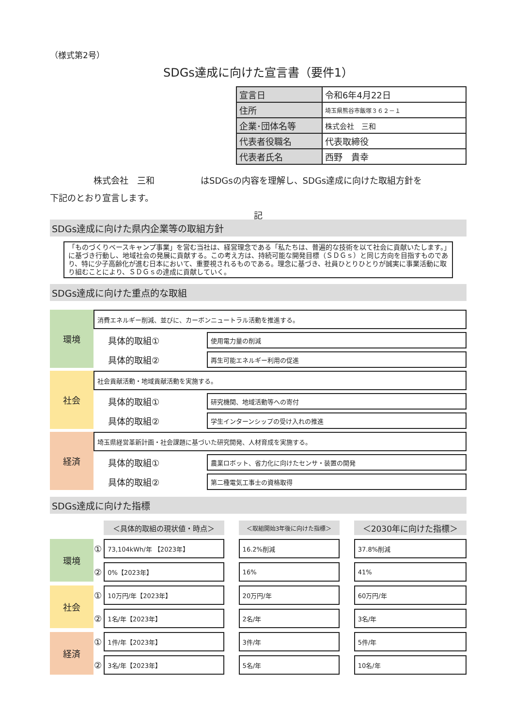（様式第2号）
SDGs達成に向けた宣言書（要件1）
| 宣言日 | 令和6年4月22日 |
| 住所 | 埼玉県熊谷市飯塚３６２－１ |
| 企業･団体名等 | 株式会社 三和 |
| 代表者役職名 | 代表取締役 |
| 代表者氏名 | 西野 貴幸 |
株式会社　三和 はSDGsの内容を理解し、SDGs達成に向けた取組方針を
下記のとおり宣言します。
記
SDGs達成に向けた県内企業等の取組方針
「ものづくりベースキャンプ事業」を営む当社は、経営理念である「私たちは、普遍的な技術を以て社会に貢献いたします。」に基づき行動し、地域社会の発展に貢献する。この考え方は、持続可能な開発目標（ＳＤＧｓ）と同じ方向を目指すものであり、特に少子高齢化が進む日本において、重要視されるものである。理念に基づき、社員ひとりひとりが誠実に事業活動に取り組むことにより、ＳＤＧｓの達成に貢献していく。
SDGs達成に向けた重点的な取組
| 環境 | 消費エネルギー削減、並びに、カーボンニュートラル活動を推進する。 | |
| | 具体的取組① | 使用電力量の削減 |
| | 具体的取組② | 再生可能エネルギー利用の促進 |
| 社会 | 社会貢献活動・地域貢献活動を実施する。 | |
| | 具体的取組① | 研究機関、地域活動等への寄付 |
| | 具体的取組② | 学生インターンシップの受け入れの推進 |
| 経済 | 埼玉県経営革新計画・社会課題に基づいた研究開発、人材育成を実施する。 | |
| | 具体的取組① | 農業ロボット、省力化に向けたセンサ・装置の開発 |
| | 具体的取組② | 第二種電気工事士の資格取得 |
SDGs達成に向けた指標
| | | ＜具体的取組の現状値・時点＞ | | ＜取組開始3年後に向けた指標＞ | | ＜2030年に向けた指標＞ |
| 環境 | ① | 73,104kWh/年 【2023年】 | | 16.2%削減 | | 37.8%削減 |
| | ② | 0%【2023年】 | | 16% | | 41% |
| 社会 | ① | 10万円/年【2023年】 | | 20万円/年 | | 60万円/年 |
| | ② | 1名/年【2023年】 | | 2名/年 | | 3名/年 |
| 経済 | ① | 1件/年【2023年】 | | 3件/年 | | 5件/年 |
| | ② | 3名/年【2023年】 | | 5名/年 | | 10名/年 |